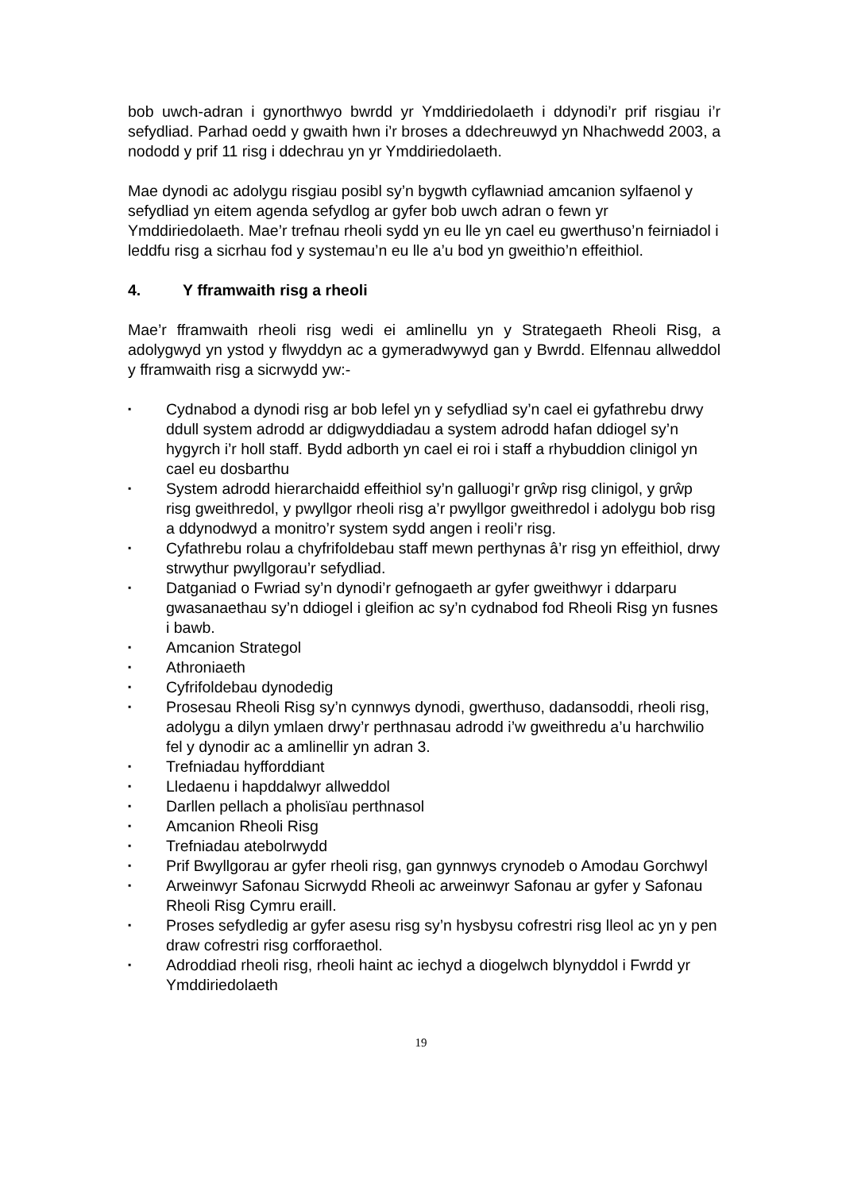bob uwch-adran i gynorthwyo bwrdd yr Ymddiriedolaeth i ddynodi’r prif risgiau i’r sefydliad. Parhad oedd y gwaith hwn i’r broses a ddechreuwyd yn Nhachwedd 2003, a nododd y prif 11 risg i ddechrau yn yr Ymddiriedolaeth.
Mae dynodi ac adolygu risgiau posibl sy’n bygwth cyflawniad amcanion sylfaenol y sefydliad yn eitem agenda sefydlog ar gyfer bob uwch adran o fewn yr Ymddiriedolaeth. Mae’r trefnau rheoli sydd yn eu lle yn cael eu gwerthuso’n feirniadol i leddfu risg a sicrhau fod y systemau’n eu lle a’u bod yn gweithio’n effeithiol.
4. Y fframwaith risg a rheoli
Mae’r fframwaith rheoli risg wedi ei amlinellu yn y Strategaeth Rheoli Risg, a adolygwyd yn ystod y flwyddyn ac a gymeradwywyd gan y Bwrdd. Elfennau allweddol y fframwaith risg a sicrwydd yw:-
▪ Cydnabod a dynodi risg ar bob lefel yn y sefydliad sy’n cael ei gyfathrebu drwy ddull system adrodd ar ddigwyddiadau a system adrodd hafan ddiogel sy’n hygyrch i’r holl staff. Bydd adborth yn cael ei roi i staff a rhybuddion clinigol yn cael eu dosbarthu
▪ System adrodd hierarchaidd effeithiol sy’n galluogi’r grŵp risg clinigol, y grŵp risg gweithredol, y pwyllgor rheoli risg a’r pwyllgor gweithredol i adolygu bob risg a ddynodwyd a monitro’r system sydd angen i reoli’r risg.
▪ Cyfathrebu rolau a chyfrifoldebau staff mewn perthynas â’r risg yn effeithiol, drwy strwythur pwyllgorau’r sefydliad.
▪ Datganiad o Fwriad sy’n dynodi’r gefnogaeth ar gyfer gweithwyr i ddarparu gwasanaethau sy’n ddiogel i gleifion ac sy’n cydnabod fod Rheoli Risg yn fusnes i bawb.
▪ Amcanion Strategol
▪ Athroniaeth
▪ Cyfrifoldebau dynodedig
▪ Prosesau Rheoli Risg sy’n cynnwys dynodi, gwerthuso, dadansoddi, rheoli risg, adolygu a dilyn ymlaen drwy’r perthnasau adrodd i’w gweithredu a’u harchwilio fel y dynodir ac a amlinellir yn adran 3.
▪ Trefniadau hyfforddiant
▪ Lledaenu i hapddalwyr allweddol
▪ Darllen pellach a pholisïau perthnasol
▪ Amcanion Rheoli Risg
▪ Trefniadau atebolrwydd
▪ Prif Bwyllgorau ar gyfer rheoli risg, gan gynnwys crynodeb o Amodau Gorchwyl
▪ Arweinwyr Safonau Sicrwydd Rheoli ac arweinwyr Safonau ar gyfer y Safonau Rheoli Risg Cymru eraill.
▪ Proses sefydledig ar gyfer asesu risg sy’n hysbysu cofrestri risg lleol ac yn y pen draw cofrestri risg corfforaethol.
▪ Adroddiad rheoli risg, rheoli haint ac iechyd a diogelwch blynyddol i Fwrdd yr Ymddiriedolaeth
19